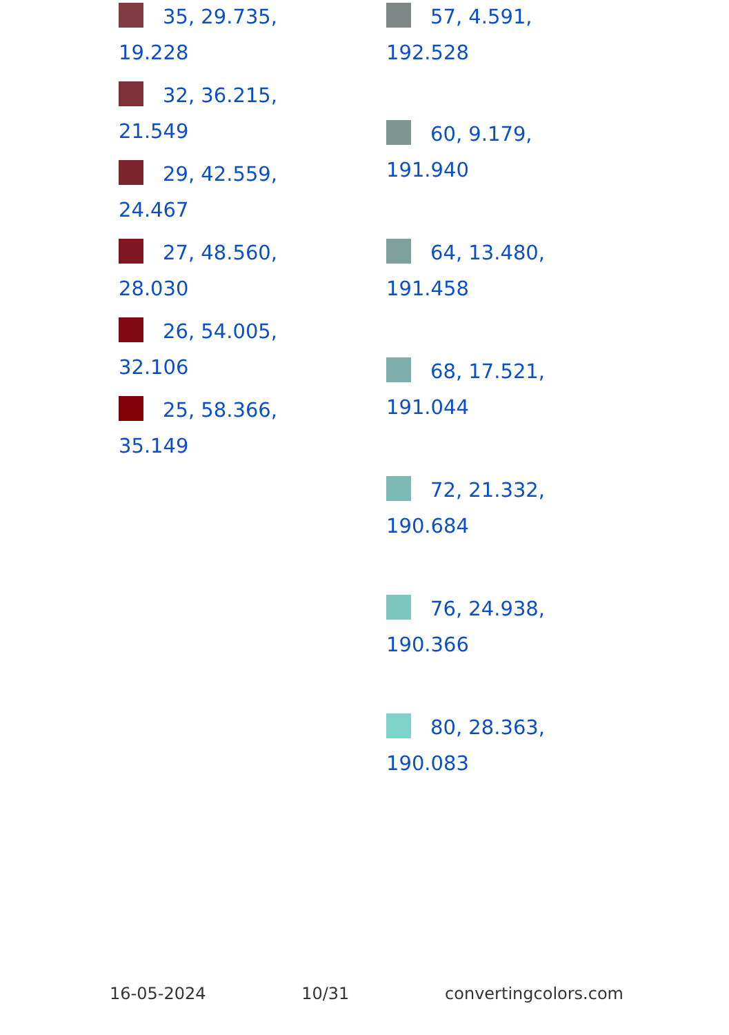35, 29.735, 19.228
32, 36.215, 21.549
29, 42.559, 24.467
27, 48.560, 28.030
26, 54.005, 32.106
25, 58.366, 35.149
57, 4.591, 192.528
60, 9.179, 191.940
64, 13.480, 191.458
68, 17.521, 191.044
72, 21.332, 190.684
76, 24.938, 190.366
80, 28.363, 190.083
16-05-2024 10/31 convertingcolors.com